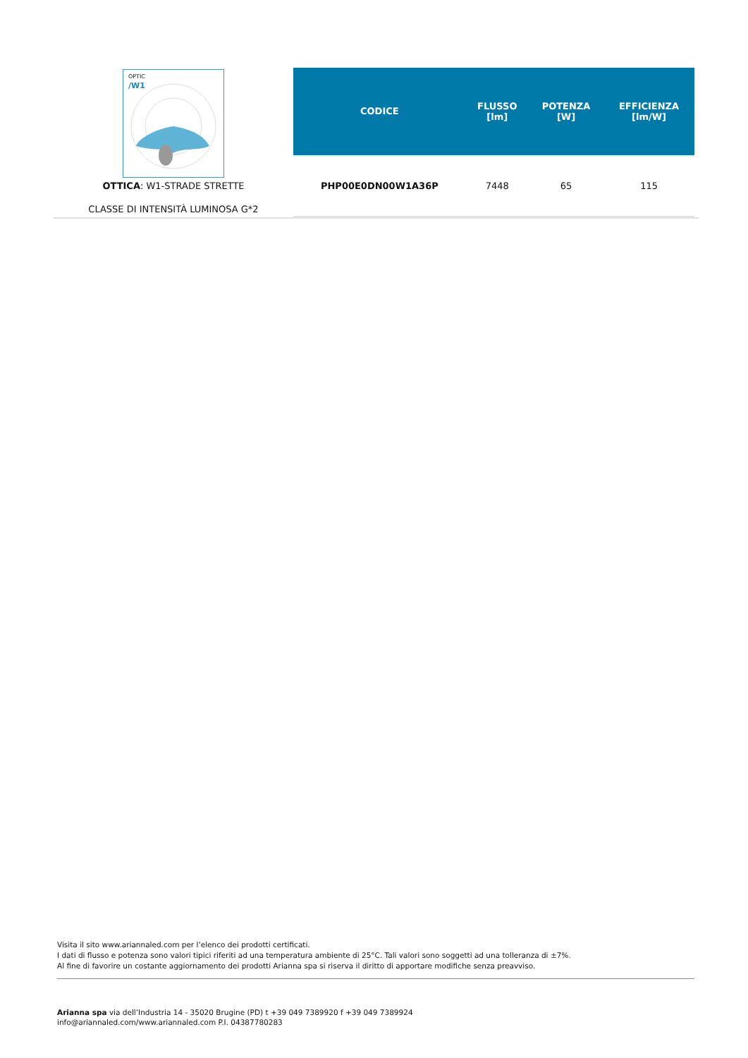OPTIC
/W1
OTTICA: W1-STRADE STRETTE
CLASSE DI INTENSITÀ LUMINOSA G*2
| CODICE | FLUSSO [lm] | POTENZA [W] | EFFICIENZA [lm/W] |
| --- | --- | --- | --- |
| PHP00E0DN00W1A36P | 7448 | 65 | 115 |
Visita il sito www.ariannaled.com per l’elenco dei prodotti certificati.
I dati di flusso e potenza sono valori tipici riferiti ad una temperatura ambiente di 25°C. Tali valori sono soggetti ad una tolleranza di ±7%.
Al fine di favorire un costante aggiornamento dei prodotti Arianna spa si riserva il diritto di apportare modifiche senza preavviso.
Arianna spa via dell’Industria 14 - 35020 Brugine (PD) t +39 049 7389920 f +39 049 7389924
info@ariannaled.com/www.ariannaled.com P.I. 04387780283